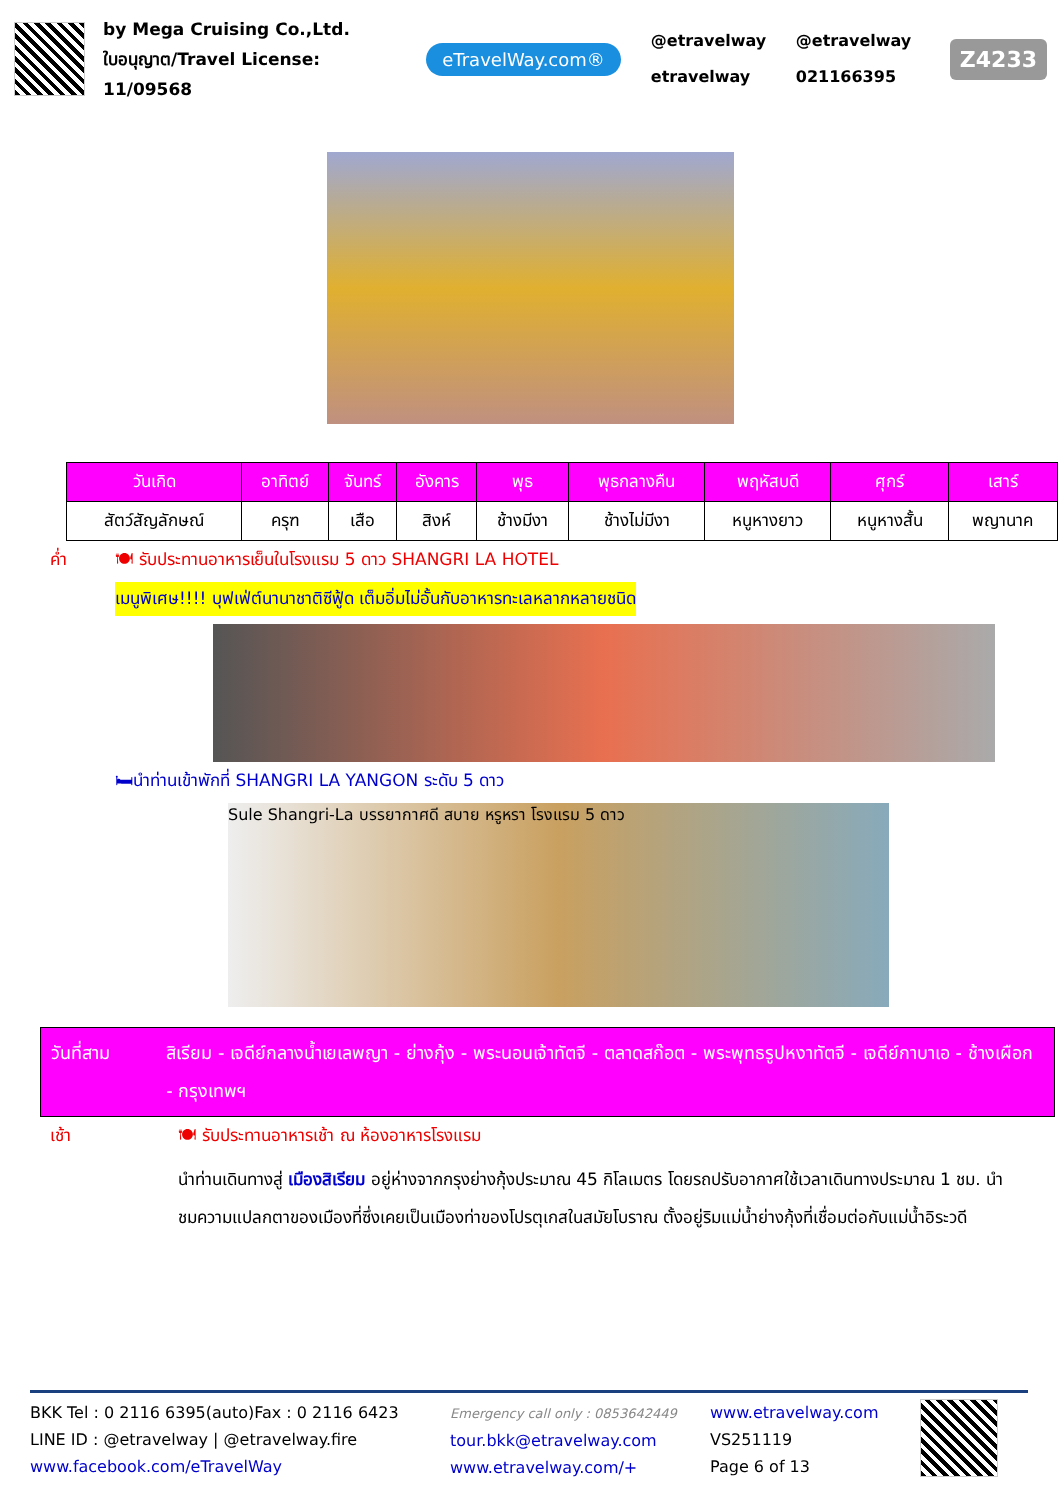by Mega Cruising Co.,Ltd.
ใบอนุญาต/Travel License: 11/09568
eTravelWay.com®
@etravelway @etravelway etravelway 021166395
Z4233
| วันเกิด | อาทิตย์ | จันทร์ | อังคาร | พุธ | พุธกลางคืน | พฤหัสบดี | ศุกร์ | เสาร์ |
| --- | --- | --- | --- | --- | --- | --- | --- | --- |
| สัตว์สัญลักษณ์ | ครุฑ | เสือ | สิงห์ | ช้างมีงา | ช้างไม่มีงา | หนูหางยาว | หนูหางสั้น | พญานาค |
ค่ำ 🍽 รับประทานอาหารเย็นในโรงแรม 5 ดาว SHANGRI LA HOTEL
เมนูพิเศษ!!!! บุฟเฟ่ต์นานาชาติซีฟู้ด เต็มอิ่มไม่อั้นกับอาหารทะเลหลากหลายชนิด
🛏นำท่านเข้าพักที่ SHANGRI LA YANGON ระดับ 5 ดาว
Sule Shangri-La บรรยากาศดี สบาย หรูหรา โรงแรม 5 ดาว
วันที่สาม สิเรียม - เจดีย์กลางน้ำเยเลพญา - ย่างกุ้ง - พระนอนเจ้าทัตจี - ตลาดสก๊อต - พระพุทธรูปหงาทัตจี - เจดีย์กาบาเอ - ช้างเผือก - กรุงเทพฯ
เช้า 🍽 รับประทานอาหารเช้า ณ ห้องอาหารโรงแรม
นำท่านเดินทางสู่ เมืองสิเรียม อยู่ห่างจากกรุงย่างกุ้งประมาณ 45 กิโลเมตร โดยรถปรับอากาศใช้เวลาเดินทางประมาณ 1 ชม. นำชมความแปลกตาของเมืองที่ซึ่งเคยเป็นเมืองท่าของโปรตุเกสในสมัยโบราณ ตั้งอยู่ริมแม่น้ำย่างกุ้งที่เชื่อมต่อกับแม่น้ำอิระวดี
BKK Tel : 0 2116 6395(auto)Fax : 0 2116 6423
LINE ID : @etravelway | @etravelway.fire
www.facebook.com/eTravelWay
Emergency call only : 0853642449
tour.bkk@etravelway.com
www.etravelway.com/+
www.etravelway.com
VS251119
Page 6 of 13